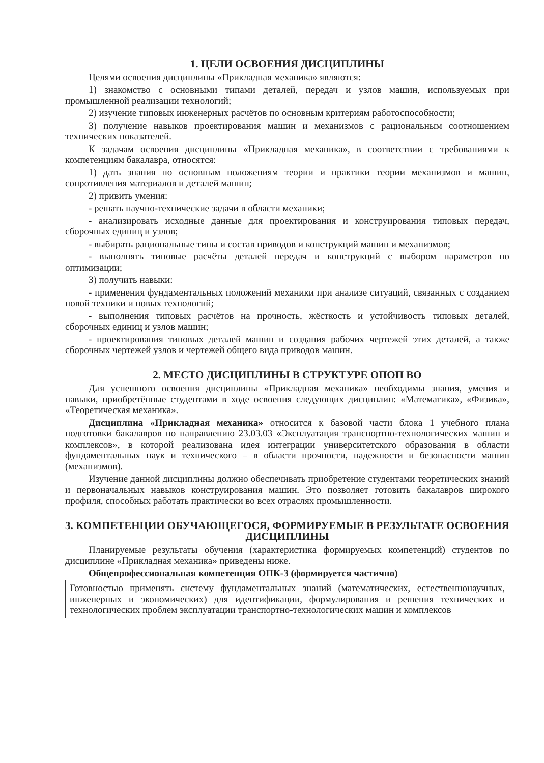1. ЦЕЛИ ОСВОЕНИЯ ДИСЦИПЛИНЫ
Целями освоения дисциплины «Прикладная механика» являются:
1) знакомство с основными типами деталей, передач и узлов машин, используемых при промышленной реализации технологий;
2) изучение типовых инженерных расчётов по основным критериям работоспособности;
3) получение навыков проектирования машин и механизмов с рациональным соотношением технических показателей.
К задачам освоения дисциплины «Прикладная механика», в соответствии с требованиями к компетенциям бакалавра, относятся:
1) дать знания по основным положениям теории и практики теории механизмов и машин, сопротивления материалов и деталей машин;
2) привить умения:
- решать научно-технические задачи в области механики;
- анализировать исходные данные для проектирования и конструирования типовых передач, сборочных единиц и узлов;
- выбирать рациональные типы и состав приводов и конструкций машин и механизмов;
- выполнять типовые расчёты деталей передач и конструкций с выбором параметров по оптимизации;
3) получить навыки:
- применения фундаментальных положений механики при анализе ситуаций, связанных с созданием новой техники и новых технологий;
- выполнения типовых расчётов на прочность, жёсткость и устойчивость типовых деталей, сборочных единиц и узлов машин;
- проектирования типовых деталей машин и создания рабочих чертежей этих деталей, а также сборочных чертежей узлов и чертежей общего вида приводов машин.
2. МЕСТО ДИСЦИПЛИНЫ В СТРУКТУРЕ ОПОП ВО
Для успешного освоения дисциплины «Прикладная механика» необходимы знания, умения и навыки, приобретённые студентами в ходе освоения следующих дисциплин: «Математика», «Физика», «Теоретическая механика».
Дисциплина «Прикладная механика» относится к базовой части блока 1 учебного плана подготовки бакалавров по направлению 23.03.03 «Эксплуатация транспортно-технологических машин и комплексов», в которой реализована идея интеграции университетского образования в области фундаментальных наук и технического – в области прочности, надежности и безопасности машин (механизмов).
Изучение данной дисциплины должно обеспечивать приобретение студентами теоретических знаний и первоначальных навыков конструирования машин. Это позволяет готовить бакалавров широкого профиля, способных работать практически во всех отраслях промышленности.
3. КОМПЕТЕНЦИИ ОБУЧАЮЩЕГОСЯ, ФОРМИРУЕМЫЕ В РЕЗУЛЬТАТЕ ОСВОЕНИЯ ДИСЦИПЛИНЫ
Планируемые результаты обучения (характеристика формируемых компетенций) студентов по дисциплине «Прикладная механика» приведены ниже.
Общепрофессиональная компетенция ОПК-3 (формируется частично)
Готовностью применять систему фундаментальных знаний (математических, естественнонаучных, инженерных и экономических) для идентификации, формулирования и решения технических и технологических проблем эксплуатации транспортно-технологических машин и комплексов